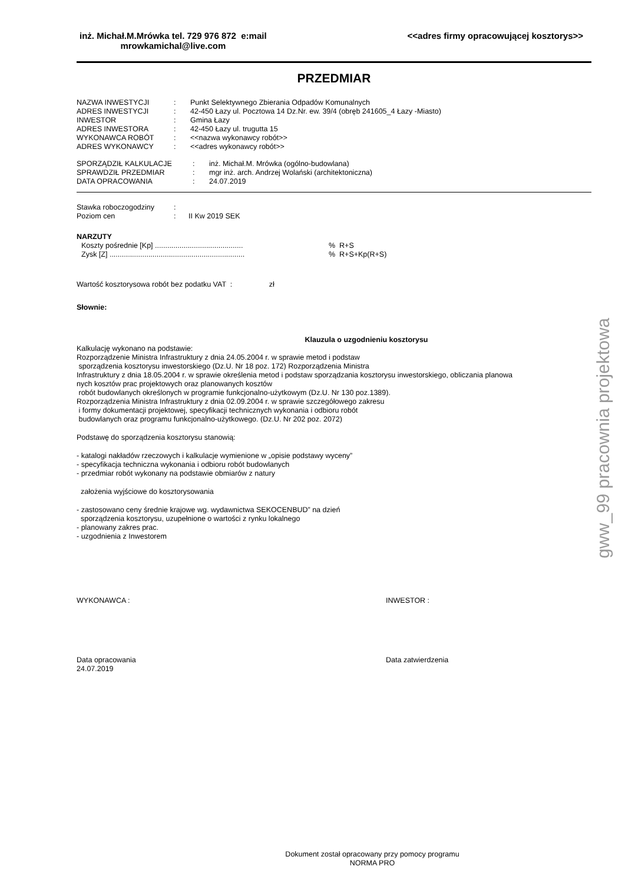inż. Michał.M.Mrówka tel. 729 976 872 e:mail
mrowkamichal@live.com
<<adres firmy opracowującej kosztorys>>
PRZEDMIAR
| NAZWA INWESTYCJI | : | Punkt Selektywnego Zbierania Odpadów Komunalnych |
| ADRES INWESTYCJI | : | 42-450 Łazy ul. Pocztowa 14 Dz.Nr. ew. 39/4 (obręb 241605_4 Łazy -Miasto) |
| INWESTOR | : | Gmina Łazy |
| ADRES INWESTORA | : | 42-450 Łazy ul. trugutta 15 |
| WYKONAWCA ROBÓT | : | <<nazwa wykonawcy robót>> |
| ADRES WYKONAWCY | : | <<adres wykonawcy robót>> |
| SPORZĄDZIŁ KALKULACJE | : | inż. Michał.M. Mrówka (ogólno-budowlana) |
| SPRAWDZIŁ PRZEDMIAR | : | mgr inż. arch. Andrzej Wolański (architektoniczna) |
| DATA OPRACOWANIA | : | 24.07.2019 |
| Stawka roboczogodziny | : | |
| Poziom cen | : | II Kw 2019 SEK |
NARZUTY
| Koszty pośrednie [Kp] ........................................... | % R+S |
| Zysk [Z] .................................................................. | % R+S+Kp(R+S) |
Wartość kosztorysowa robót bez podatku VAT : zł
Słownie:
Klauzula o uzgodnieniu kosztorysu
Kalkulację wykonano na podstawie:
Rozporządzenie Ministra Infrastruktury z dnia 24.05.2004 r. w sprawie metod i podstaw
sporządzenia kosztorysu inwestorskiego (Dz.U. Nr 18 poz. 172) Rozporządzenia Ministra
Infrastruktury z dnia 18.05.2004 r. w sprawie określenia metod i podstaw sporządzania kosztorysu inwestorskiego, obliczania planowa
nych kosztów prac projektowych oraz planowanych kosztów
robót budowlanych określonych w programie funkcjonalno-użytkowym (Dz.U. Nr 130 poz.1389).
Rozporządzenia Ministra Infrastruktury z dnia 02.09.2004 r. w sprawie szczegółowego zakresu
i formy dokumentacji projektowej, specyfikacji technicznych wykonania i odbioru robót
budowlanych oraz programu funkcjonalno-użytkowego. (Dz.U. Nr 202 poz. 2072)
Podstawę do sporządzenia kosztorysu stanowią:
- katalogi nakładów rzeczowych i kalkulacje wymienione w „opisie podstawy wyceny”
- specyfikacja techniczna wykonania i odbioru robót budowlanych
- przedmiar robót wykonany na podstawie obmiarów z natury
założenia wyjściowe do kosztorysowania
- zastosowano ceny średnie krajowe wg. wydawnictwa SEKOCENBUD” na dzień
sporządzenia kosztorysu, uzupełnione o wartości z rynku lokalnego
- planowany zakres prac.
- uzgodnienia z Inwestorem
WYKONAWCA : INWESTOR :
Data opracowania
24.07.2019
Data zatwierdzenia
Dokument został opracowany przy pomocy programu
NORMA PRO
gww_99 pracownia projektowa